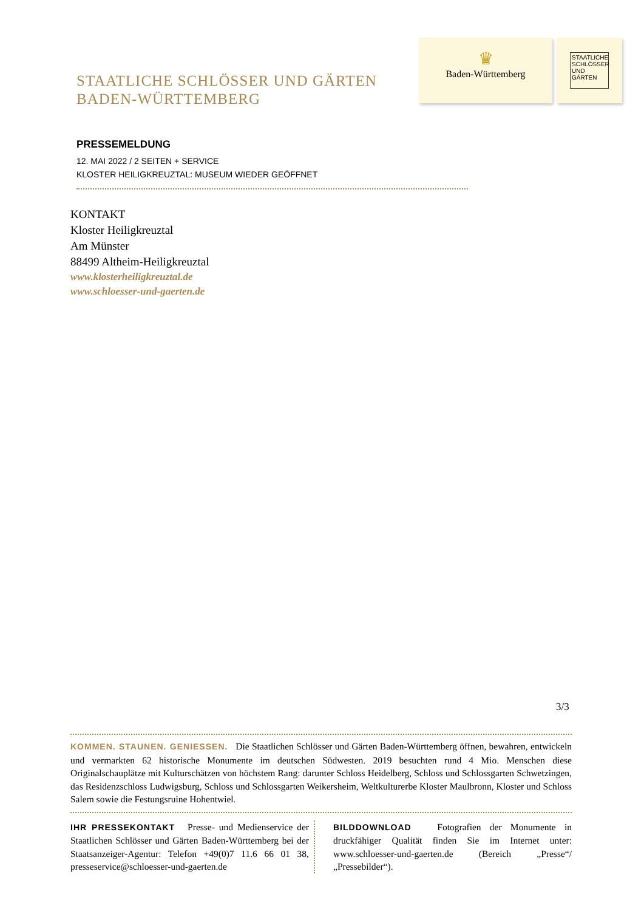STAATLICHE SCHLÖSSER UND GÄRTEN
BADEN-WÜRTTEMBERG
♛
Baden-Württemberg
STAATLICHE SCHLÖSSER UND GÄRTEN
PRESSEMELDUNG
12. MAI 2022 / 2 SEITEN + SERVICE
KLOSTER HEILIGKREUZTAL: MUSEUM WIEDER GEÖFFNET
KONTAKT
Kloster Heiligkreuztal
Am Münster
88499 Altheim-Heiligkreuztal
www.klosterheiligkreuztal.de
www.schloesser-und-gaerten.de
3/3
KOMMEN. STAUNEN. GENIESSEN. Die Staatlichen Schlösser und Gärten Baden-Württemberg öffnen, bewahren, entwickeln und vermarkten 62 historische Monumente im deutschen Südwesten. 2019 besuchten rund 4 Mio. Menschen diese Originalschauplätze mit Kulturschätzen von höchstem Rang: darunter Schloss Heidelberg, Schloss und Schlossgarten Schwetzingen, das Residenzschloss Ludwigsburg, Schloss und Schlossgarten Weikersheim, Weltkulturerbe Kloster Maulbronn, Kloster und Schloss Salem sowie die Festungsruine Hohentwiel.
IHR PRESSEKONTAKT Presse- und Medienservice der Staatlichen Schlösser und Gärten Baden-Württemberg bei der Staatsanzeiger-Agentur: Telefon +49(0)7 11.6 66 01 38, presseservice@schloesser-und-gaerten.de
BILDDOWNLOAD Fotografien der Monumente in druckfähiger Qualität finden Sie im Internet unter: www.schloesser-und-gaerten.de (Bereich „Presse“/„Pressebilder“).